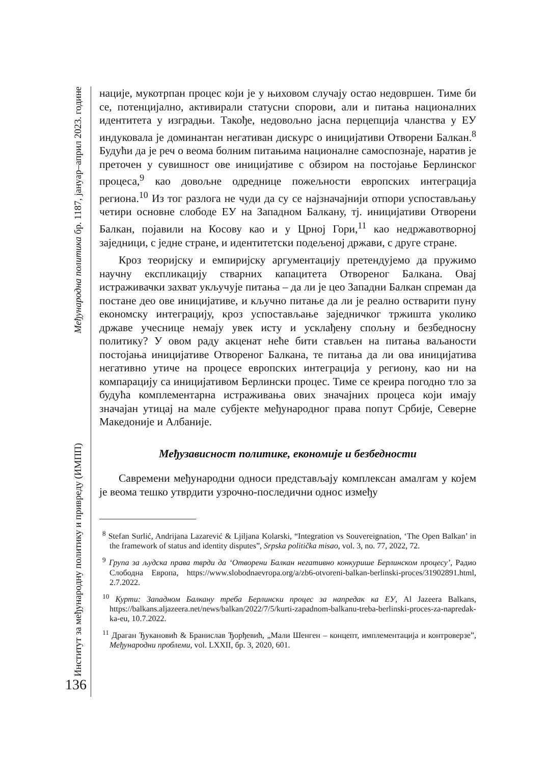Институт за међународну политику и привреду (ИМПП) Међународна политика бр. 1187, јануар–април 2023. године
136
нације, мукотрпан процес који је у њиховом случају остао недовршен. Тиме би се, потенцијално, активирали статусни спорови, али и питања националних идентитета у изградњи. Такође, недовољно јасна перцепција чланства у ЕУ индуковала је доминантан негативан дискурс о иницијативи Отворени Балкан.<sup>8</sup> Будући да је реч о веома болним питањима националне самоспознаје, наратив је преточен у сувишност ове иницијативе с обзиром на постојање Берлинског процеса,<sup>9</sup> као довољне одреднице пожељности европских интеграција региона.<sup>10</sup> Из тог разлога не чуди да су се најзначајнији отпори успостављању четири основне слободе ЕУ на Западном Балкану, тј. иницијативи Отворени Балкан, појавили на Косову као и у Црној Гори,<sup>11</sup> као недржавотворној заједници, с једне стране, и идентитетски подељеној држави, с друге стране.
Кроз теоријску и емпиријску аргументацију претендујемо да пружимо научну експликацију стварних капацитета Отвореног Балкана. Овај истраживачки захват укључује питања – да ли је цео Западни Балкан спреман да постане део ове иницијативе, и кључно питање да ли је реално остварити пуну економску интеграцију, кроз успостављање заједничког тржишта уколико државе учеснице немају увек исту и усклађену спољну и безбедносну политику? У овом раду акценат неће бити стављен на питања ваљаности постојања иницијативе Отвореног Балкана, те питања да ли ова иницијатива негативно утиче на процесе европских интеграција у региону, као ни на компарацију са иницијативом Берлински процес. Тиме се креира погодно тло за будућа комплементарна истраживања ових значајних процеса који имају значајан утицај на мале субјекте међународног права попут Србије, Северне Македоније и Албаније.
Међузависност политике, економије и безбедности
Савремени међународни односи представљају комплексан амалгам у којем је веома тешко утврдити узрочно-последични однос између
<sup>8</sup> Stefan Surlić, Andrijana Lazarević & Ljiljana Kolarski, “Integration vs Souvereignation, ‘The Open Balkan’ in the framework of status and identity disputes”, Srpska politička misao, vol. 3, no. 77, 2022, 72.
<sup>9</sup> Група за људска права тврди да ‘Отворени Балкан негативно конкурише Берлинском процесу’, Радио Слободна Европа, https://www.slobodnaevropa.org/a/zb6-otvoreni-balkan-berlinski-proces/31902891.html, 2.7.2022.
<sup>10</sup> Курти: Западном Балкану треба Берлински процес за напредак ка ЕУ, Al Jazeera Balkans, https://balkans.aljazeera.net/news/balkan/2022/7/5/kurti-zapadnom-balkanu-treba-berlinski-proces-za-napredak-ka-eu, 10.7.2022.
<sup>11</sup> Драган Ђукановић & Бранислав Ђорђевић, „Мали Шенген – концепт, имплементација и контроверзе”, Међународни проблеми, vol. LXXII, бр. 3, 2020, 601.